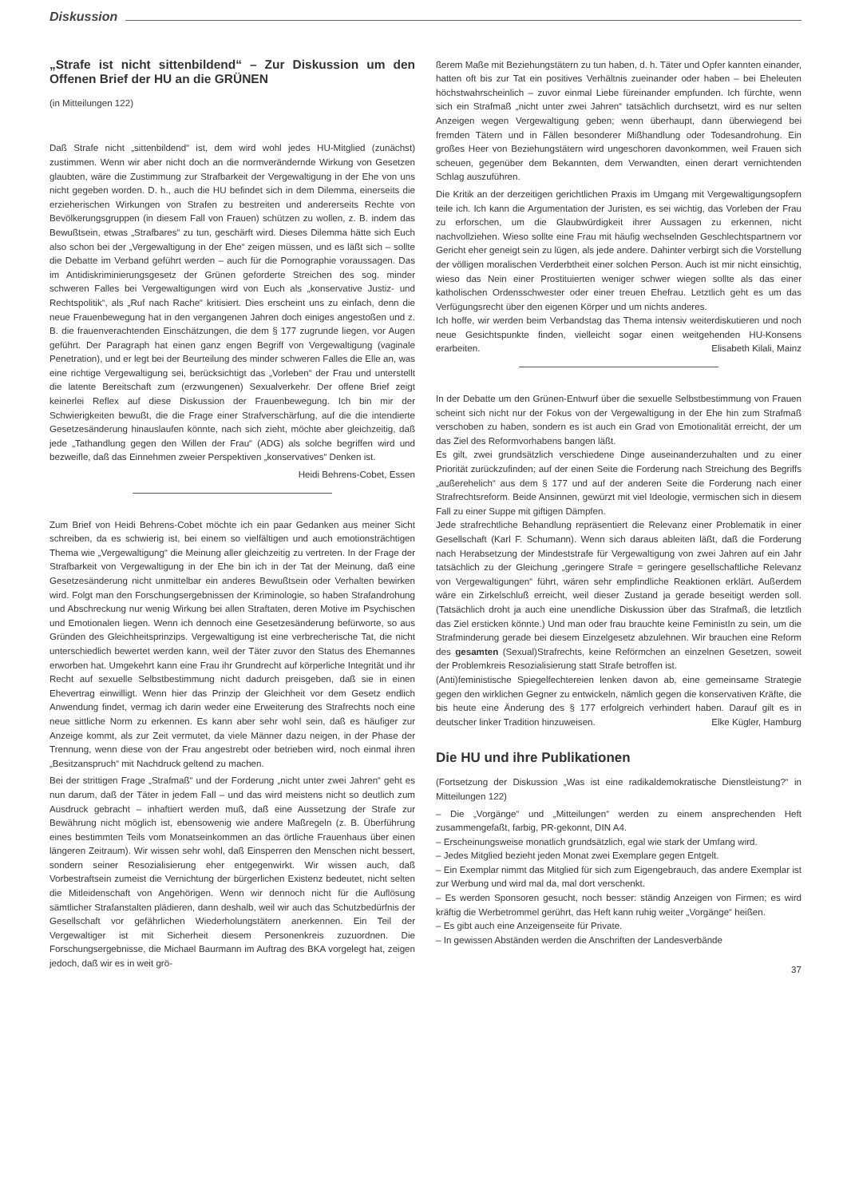Diskussion
„Strafe ist nicht sittenbildend“ – Zur Diskussion um den Offenen Brief der HU an die GRÜNEN
(in Mitteilungen 122)
Daß Strafe nicht „sittenbildend“ ist, dem wird wohl jedes HU-Mitglied (zunächst) zustimmen. Wenn wir aber nicht doch an die normverändernde Wirkung von Gesetzen glaubten, wäre die Zustimmung zur Strafbarkeit der Vergewaltigung in der Ehe von uns nicht gegeben worden. D. h., auch die HU befindet sich in dem Dilemma, einerseits die erzieherischen Wirkungen von Strafen zu bestreiten und andererseits Rechte von Bevölkerungsgruppen (in diesem Fall von Frauen) schützen zu wollen, z. B. indem das Bewußtsein, etwas „Strafbares“ zu tun, geschärft wird. Dieses Dilemma hätte sich Euch also schon bei der „Vergewaltigung in der Ehe“ zeigen müssen, und es läßt sich – sollte die Debatte im Verband geführt werden – auch für die Pornographie voraussagen. Das im Antidiskriminierungsgesetz der Grünen geforderte Streichen des sog. minder schweren Falles bei Vergewaltigungen wird von Euch als „konservative Justiz- und Rechtspolitik“, als „Ruf nach Rache“ kritisiert. Dies erscheint uns zu einfach, denn die neue Frauenbewegung hat in den vergangenen Jahren doch einiges angestoßen und z. B. die frauenverachtenden Einschätzungen, die dem § 177 zugrunde liegen, vor Augen geführt. Der Paragraph hat einen ganz engen Begriff von Vergewaltigung (vaginale Penetration), und er legt bei der Beurteilung des minder schweren Falles die Elle an, was eine richtige Vergewaltigung sei, berücksichtigt das „Vorleben“ der Frau und unterstellt die latente Bereitschaft zum (erzwungenen) Sexualverkehr. Der offene Brief zeigt keinerlei Reflex auf diese Diskussion der Frauenbewegung. Ich bin mir der Schwierigkeiten bewußt, die die Frage einer Strafverschärfung, auf die die intendierte Gesetzesänderung hinauslaufen könnte, nach sich zieht, möchte aber gleichzeitig, daß jede „Tathandlung gegen den Willen der Frau“ (ADG) als solche begriffen wird und bezweifle, daß das Einnehmen zweier Perspektiven „konservatives“ Denken ist.
Heidi Behrens-Cobet, Essen
Zum Brief von Heidi Behrens-Cobet möchte ich ein paar Gedanken aus meiner Sicht schreiben, da es schwierig ist, bei einem so vielfältigen und auch emotionsträchtigen Thema wie „Vergewaltigung“ die Meinung aller gleichzeitig zu vertreten. In der Frage der Strafbarkeit von Vergewaltigung in der Ehe bin ich in der Tat der Meinung, daß eine Gesetzesänderung nicht unmittelbar ein anderes Bewußtsein oder Verhalten bewirken wird. Folgt man den Forschungsergebnissen der Kriminologie, so haben Strafandrohung und Abschreckung nur wenig Wirkung bei allen Straftaten, deren Motive im Psychischen und Emotionalen liegen. Wenn ich dennoch eine Gesetzesänderung befürworte, so aus Gründen des Gleichheitsprinzips. Vergewaltigung ist eine verbrecherische Tat, die nicht unterschiedlich bewertet werden kann, weil der Täter zuvor den Status des Ehemannes erworben hat. Umgekehrt kann eine Frau ihr Grundrecht auf körperliche Integrität und ihr Recht auf sexuelle Selbstbestimmung nicht dadurch preisgeben, daß sie in einen Ehevertrag einwilligt. Wenn hier das Prinzip der Gleichheit vor dem Gesetz endlich Anwendung findet, vermag ich darin weder eine Erweiterung des Strafrechts noch eine neue sittliche Norm zu erkennen. Es kann aber sehr wohl sein, daß es häufiger zur Anzeige kommt, als zur Zeit vermutet, da viele Männer dazu neigen, in der Phase der Trennung, wenn diese von der Frau angestrebt oder betrieben wird, noch einmal ihren „Besitzanspruch“ mit Nachdruck geltend zu machen.
Bei der strittigen Frage „Strafmaß“ und der Forderung „nicht unter zwei Jahren“ geht es nun darum, daß der Täter in jedem Fall – und das wird meistens nicht so deutlich zum Ausdruck gebracht – inhaftiert werden muß, daß eine Aussetzung der Strafe zur Bewährung nicht möglich ist, ebensowenig wie andere Maßregeln (z. B. Überführung eines bestimmten Teils vom Monatseinkommen an das örtliche Frauenhaus über einen längeren Zeitraum). Wir wissen sehr wohl, daß Einsperren den Menschen nicht bessert, sondern seiner Resozialisierung eher entgegenwirkt. Wir wissen auch, daß Vorbestraftsein zumeist die Vernichtung der bürgerlichen Existenz bedeutet, nicht selten die Mitleidenschaft von Angehörigen. Wenn wir dennoch nicht für die Auflösung sämtlicher Strafanstalten plädieren, dann deshalb, weil wir auch das Schutzbedürfnis der Gesellschaft vor gefährlichen Wiederholungstätern anerkennen. Ein Teil der Vergewaltiger ist mit Sicherheit diesem Personenkreis zuzuordnen. Die Forschungsergebnisse, die Michael Baurmann im Auftrag des BKA vorgelegt hat, zeigen jedoch, daß wir es in weit grö-
ßerem Maße mit Beziehungstätern zu tun haben, d. h. Täter und Opfer kannten einander, hatten oft bis zur Tat ein positives Verhältnis zueinander oder haben – bei Eheleuten höchstwahrscheinlich – zuvor einmal Liebe füreinander empfunden. Ich fürchte, wenn sich ein Strafmaß „nicht unter zwei Jahren“ tatsächlich durchsetzt, wird es nur selten Anzeigen wegen Vergewaltigung geben; wenn überhaupt, dann überwiegend bei fremden Tätern und in Fällen besonderer Mißhandlung oder Todesandrohung. Ein großes Heer von Beziehungstätern wird ungeschoren davonkommen, weil Frauen sich scheuen, gegenüber dem Bekannten, dem Verwandten, einen derart vernichtenden Schlag auszuführen.
Die Kritik an der derzeitigen gerichtlichen Praxis im Umgang mit Vergewaltigungsopfern teile ich. Ich kann die Argumentation der Juristen, es sei wichtig, das Vorleben der Frau zu erforschen, um die Glaubwürdigkeit ihrer Aussagen zu erkennen, nicht nachvollziehen. Wieso sollte eine Frau mit häufig wechselnden Geschlechtspartnern vor Gericht eher geneigt sein zu lügen, als jede andere. Dahinter verbirgt sich die Vorstellung der völligen moralischen Verderbtheit einer solchen Person. Auch ist mir nicht einsichtig, wieso das Nein einer Prostituierten weniger schwer wiegen sollte als das einer katholischen Ordensschwester oder einer treuen Ehefrau. Letztlich geht es um das Verfügungsrecht über den eigenen Körper und um nichts anderes.
Ich hoffe, wir werden beim Verbandstag das Thema intensiv weiterdiskutieren und noch neue Gesichtspunkte finden, vielleicht sogar einen weitgehenden HU-Konsens erarbeiten. Elisabeth Kilali, Mainz
In der Debatte um den Grünen-Entwurf über die sexuelle Selbstbestimmung von Frauen scheint sich nicht nur der Fokus von der Vergewaltigung in der Ehe hin zum Strafmaß verschoben zu haben, sondern es ist auch ein Grad von Emotionalität erreicht, der um das Ziel des Reformvorhabens bangen läßt.
Es gilt, zwei grundsätzlich verschiedene Dinge auseinanderzuhalten und zu einer Priorität zurückzufinden; auf der einen Seite die Forderung nach Streichung des Begriffs „außerehelich“ aus dem § 177 und auf der anderen Seite die Forderung nach einer Strafrechtsreform. Beide Ansinnen, gewürzt mit viel Ideologie, vermischen sich in diesem Fall zu einer Suppe mit giftigen Dämpfen.
Jede strafrechtliche Behandlung repräsentiert die Relevanz einer Problematik in einer Gesellschaft (Karl F. Schumann). Wenn sich daraus ableiten läßt, daß die Forderung nach Herabsetzung der Mindeststrafe für Vergewaltigung von zwei Jahren auf ein Jahr tatsächlich zu der Gleichung „geringere Strafe = geringere gesellschaftliche Relevanz von Vergewaltigungen“ führt, wären sehr empfindliche Reaktionen erklärt. Außerdem wäre ein Zirkelschluß erreicht, weil dieser Zustand ja gerade beseitigt werden soll. (Tatsächlich droht ja auch eine unendliche Diskussion über das Strafmaß, die letztlich das Ziel ersticken könnte.) Und man oder frau brauchte keine FeministIn zu sein, um die Strafminderung gerade bei diesem Einzelgesetz abzulehnen. Wir brauchen eine Reform des gesamten (Sexual)Strafrechts, keine Reförmchen an einzelnen Gesetzen, soweit der Problemkreis Resozialisierung statt Strafe betroffen ist.
(Anti)feministische Spiegelfechtereien lenken davon ab, eine gemeinsame Strategie gegen den wirklichen Gegner zu entwickeln, nämlich gegen die konservativen Kräfte, die bis heute eine Änderung des § 177 erfolgreich verhindert haben. Darauf gilt es in deutscher linker Tradition hinzuweisen. Elke Kügler, Hamburg
Die HU und ihre Publikationen
(Fortsetzung der Diskussion „Was ist eine radikaldemokratische Dienstleistung?“ in Mitteilungen 122)
– Die „Vorgänge“ und „Mitteilungen“ werden zu einem ansprechenden Heft zusammengefaßt, farbig, PR-gekonnt, DIN A4.
– Erscheinungsweise monatlich grundsätzlich, egal wie stark der Umfang wird.
– Jedes Mitglied bezieht jeden Monat zwei Exemplare gegen Entgelt.
– Ein Exemplar nimmt das Mitglied für sich zum Eigengebrauch, das andere Exemplar ist zur Werbung und wird mal da, mal dort verschenkt.
– Es werden Sponsoren gesucht, noch besser: ständig Anzeigen von Firmen; es wird kräftig die Werbetrommel gerührt, das Heft kann ruhig weiter „Vorgänge“ heißen.
– Es gibt auch eine Anzeigenseite für Private.
– In gewissen Abständen werden die Anschriften der Landesverbände
37